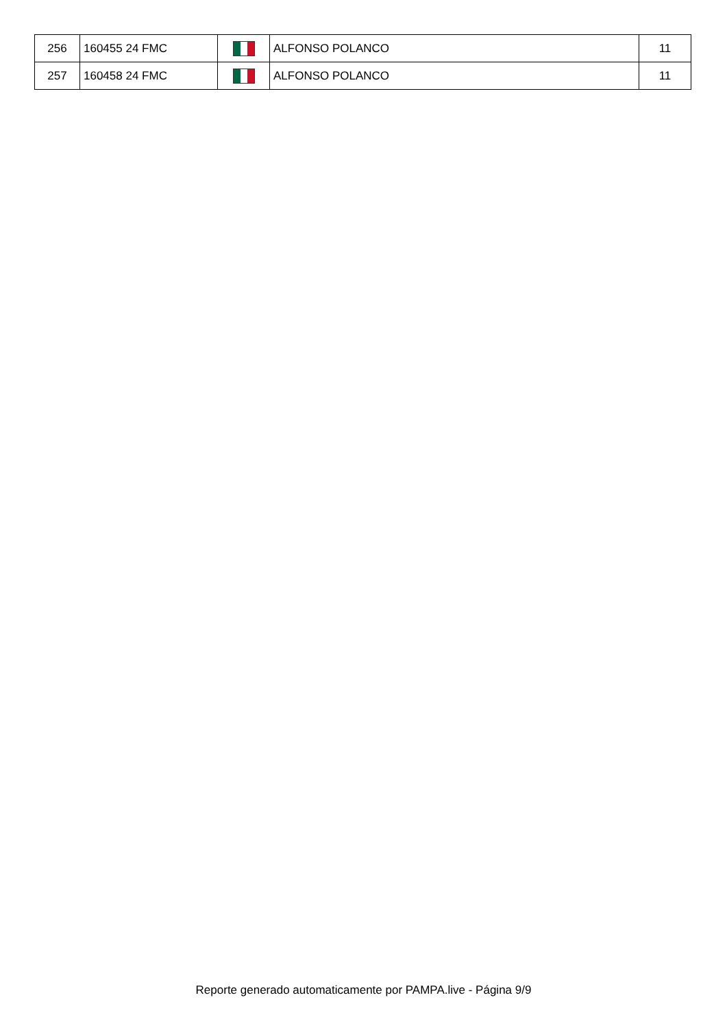| 256 | 160455 24 FMC | | ALFONSO POLANCO | 11 |
| 257 | 160458 24 FMC | | ALFONSO POLANCO | 11 |
Reporte generado automaticamente por PAMPA.live - Página 9/9